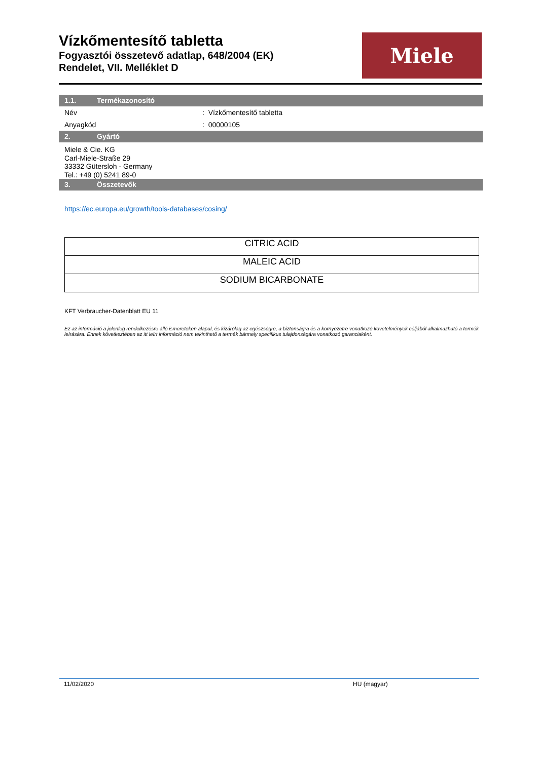Vízkőmentesítő tabletta
Fogyasztói összetevő adatlap, 648/2004 (EK)
Rendelet, VII. Melléklet D
Miele
1.1. Termékazonosító
Név : Vízkőmentesítő tabletta
Anyagkód : 00000105
2. Gyártó
Miele & Cie. KG
Carl-Miele-Straße 29
33332 Gütersloh - Germany
Tel.: +49 (0) 5241 89-0
3. Összetevők
https://ec.europa.eu/growth/tools-databases/cosing/
| CITRIC ACID |
| MALEIC ACID |
| SODIUM BICARBONATE |
KFT Verbraucher-Datenblatt EU 11
Ez az információ a jelenleg rendelkezésre álló ismereteken alapul, és kizárólag az egészségre, a biztonságra és a környezetre vonatkozó követelmények céljából alkalmazható a termék leírására. Ennek következtében az itt leírt információ nem tekinthető a termék bármely specifikus tulajdonságára vonatkozó garanciaként.
11/02/2020 HU (magyar)